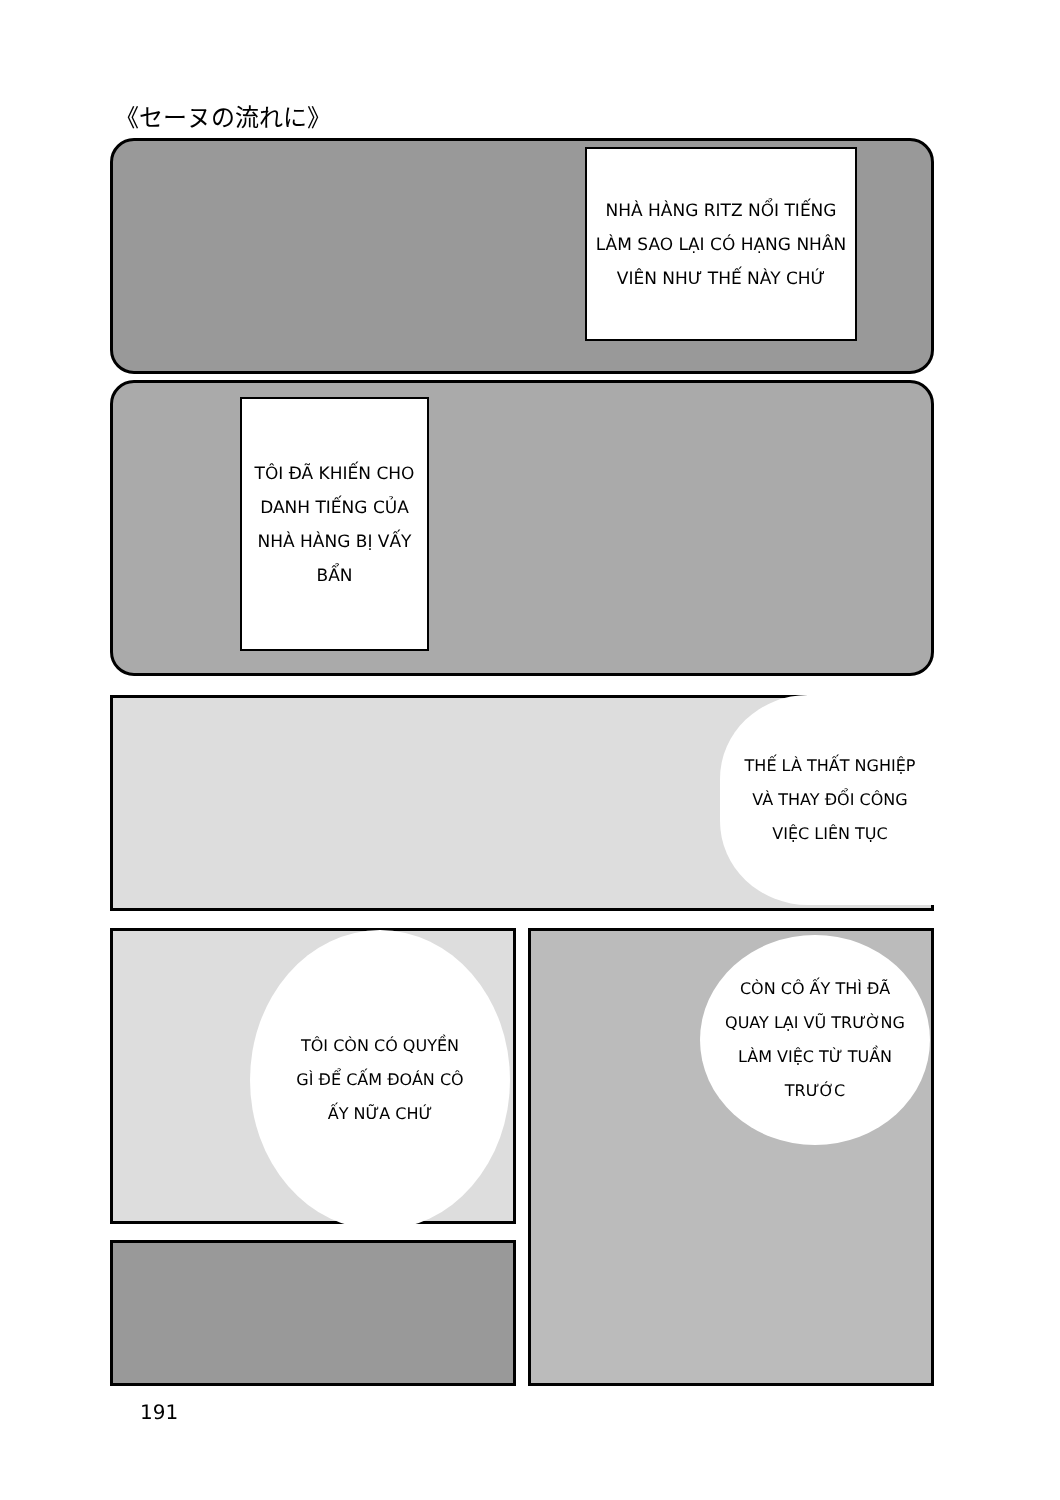《セーヌの流れに》
NHÀ HÀNG RITZ NỔI TIẾNG
LÀM SAO LẠI CÓ HẠNG NHÂN
VIÊN NHƯ THẾ NÀY CHỨ
TÔI ĐÃ KHIẾN CHO
DANH TIẾNG CỦA
NHÀ HÀNG BỊ VẤY
BẨN
THẾ LÀ THẤT NGHIỆP
VÀ THAY ĐỔI CÔNG
VIỆC LIÊN TỤC
TÔI CÒN CÓ QUYỀN
GÌ ĐỂ CẤM ĐOÁN CÔ
ẤY NỮA CHỨ
CÒN CÔ ẤY THÌ ĐÃ
QUAY LẠI VŨ TRƯỜNG
LÀM VIỆC TỪ TUẦN
TRƯỚC
191